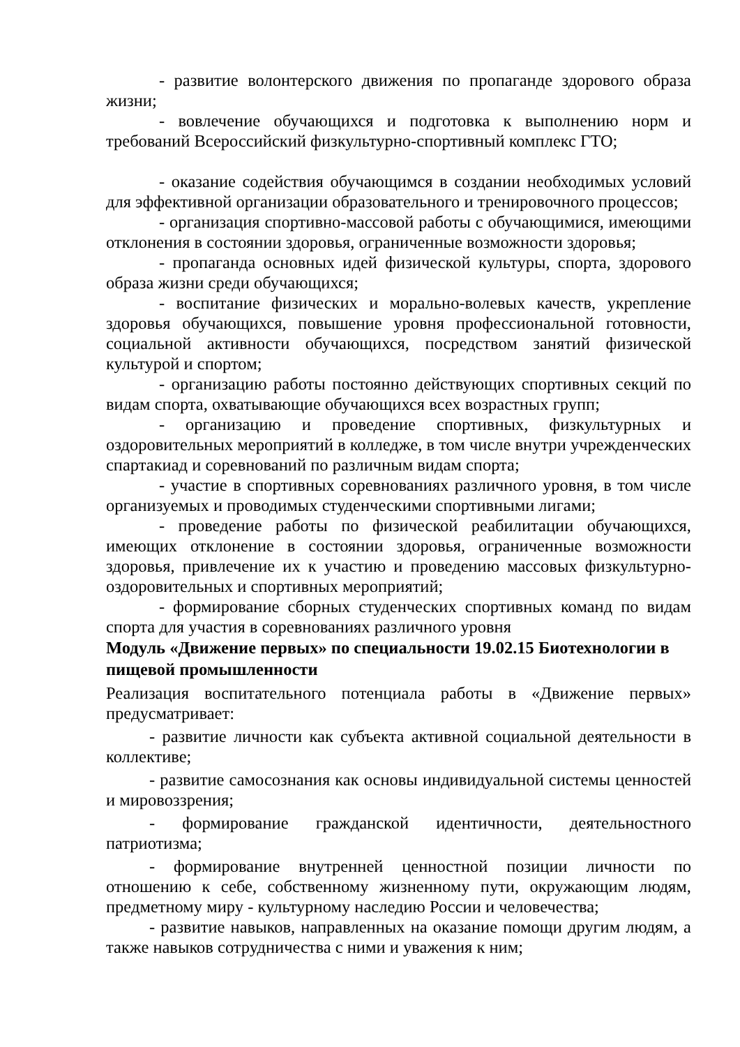- развитие волонтерского движения по пропаганде здорового образа жизни;
- вовлечение обучающихся и подготовка к выполнению норм и требований Всероссийский физкультурно-спортивный комплекс ГТО;
- оказание содействия обучающимся в создании необходимых условий для эффективной организации образовательного и тренировочного процессов;
- организация спортивно-массовой работы с обучающимися, имеющими отклонения в состоянии здоровья, ограниченные возможности здоровья;
- пропаганда основных идей физической культуры, спорта, здорового образа жизни среди обучающихся;
- воспитание физических и морально-волевых качеств, укрепление здоровья обучающихся, повышение уровня профессиональной готовности, социальной активности обучающихся, посредством занятий физической культурой и спортом;
- организацию работы постоянно действующих спортивных секций по видам спорта, охватывающие обучающихся всех возрастных групп;
- организацию и проведение спортивных, физкультурных и оздоровительных мероприятий в колледже, в том числе внутри учрежденческих спартакиад и соревнований по различным видам спорта;
- участие в спортивных соревнованиях различного уровня, в том числе организуемых и проводимых студенческими спортивными лигами;
- проведение работы по физической реабилитации обучающихся, имеющих отклонение в состоянии здоровья, ограниченные возможности здоровья, привлечение их к участию и проведению массовых физкультурно-оздоровительных и спортивных мероприятий;
- формирование сборных студенческих спортивных команд по видам спорта для участия в соревнованиях различного уровня
Модуль «Движение первых» по специальности 19.02.15 Биотехнологии в пищевой промышленности
Реализация воспитательного потенциала работы в «Движение первых» предусматривает:
- развитие личности как субъекта активной социальной деятельности в коллективе;
- развитие самосознания как основы индивидуальной системы ценностей и мировоззрения;
- формирование гражданской идентичности, деятельностного патриотизма;
- формирование внутренней ценностной позиции личности по отношению к себе, собственному жизненному пути, окружающим людям, предметному миру - культурному наследию России и человечества;
- развитие навыков, направленных на оказание помощи другим людям, а также навыков сотрудничества с ними и уважения к ним;